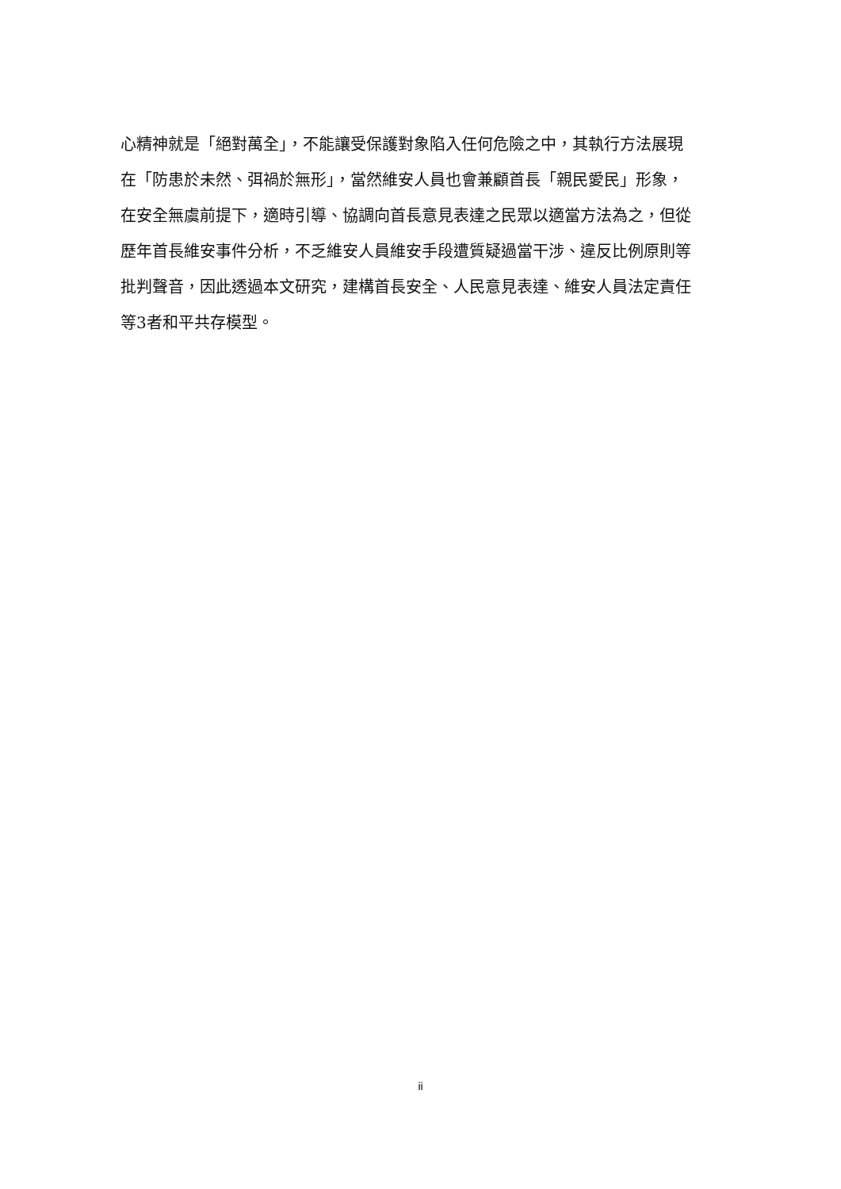心精神就是「絕對萬全」，不能讓受保護對象陷入任何危險之中，其執行方法展現
在「防患於未然、弭禍於無形」，當然維安人員也會兼顧首長「親民愛民」形象，
在安全無虞前提下，適時引導、協調向首長意見表達之民眾以適當方法為之，但從
歷年首長維安事件分析，不乏維安人員維安手段遭質疑過當干涉、違反比例原則等
批判聲音，因此透過本文研究，建構首長安全、人民意見表達、維安人員法定責任
等3者和平共存模型。
ii